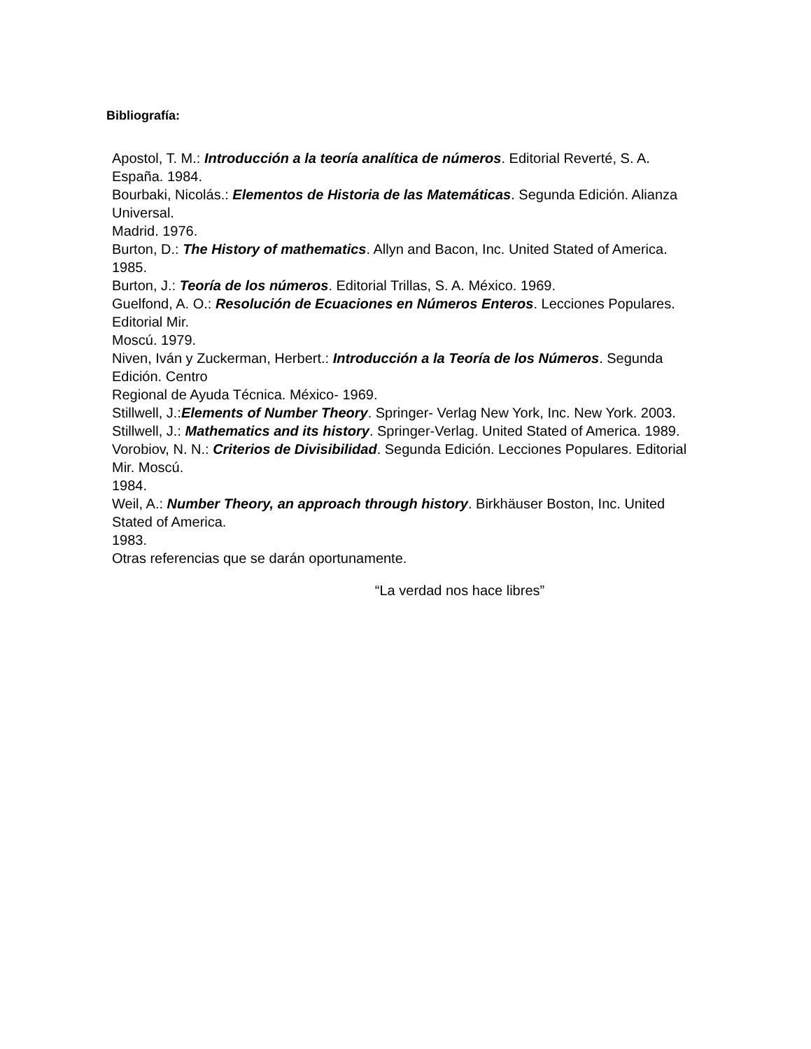Bibliografía:
Apostol, T. M.: Introducción a la teoría analítica de números. Editorial Reverté, S. A. España. 1984.
Bourbaki, Nicolás.: Elementos de Historia de las Matemáticas. Segunda Edición. Alianza Universal.
Madrid. 1976.
Burton, D.: The History of mathematics. Allyn and Bacon, Inc. United Stated of America. 1985.
Burton, J.: Teoría de los números. Editorial Trillas, S. A. México. 1969.
Guelfond, A. O.: Resolución de Ecuaciones en Números Enteros. Lecciones Populares. Editorial Mir.
Moscú. 1979.
Niven, Iván y Zuckerman, Herbert.: Introducción a la Teoría de los Números. Segunda Edición. Centro
Regional de Ayuda Técnica. México- 1969.
Stillwell, J.:Elements of Number Theory. Springer- Verlag New York, Inc. New York. 2003.
Stillwell, J.: Mathematics and its history. Springer-Verlag. United Stated of America. 1989.
Vorobiov, N. N.: Criterios de Divisibilidad. Segunda Edición. Lecciones Populares. Editorial Mir. Moscú.
1984.
Weil, A.: Number Theory, an approach through history. Birkhäuser Boston, Inc. United Stated of America.
1983.
Otras referencias que se darán oportunamente.
“La verdad nos hace libres”